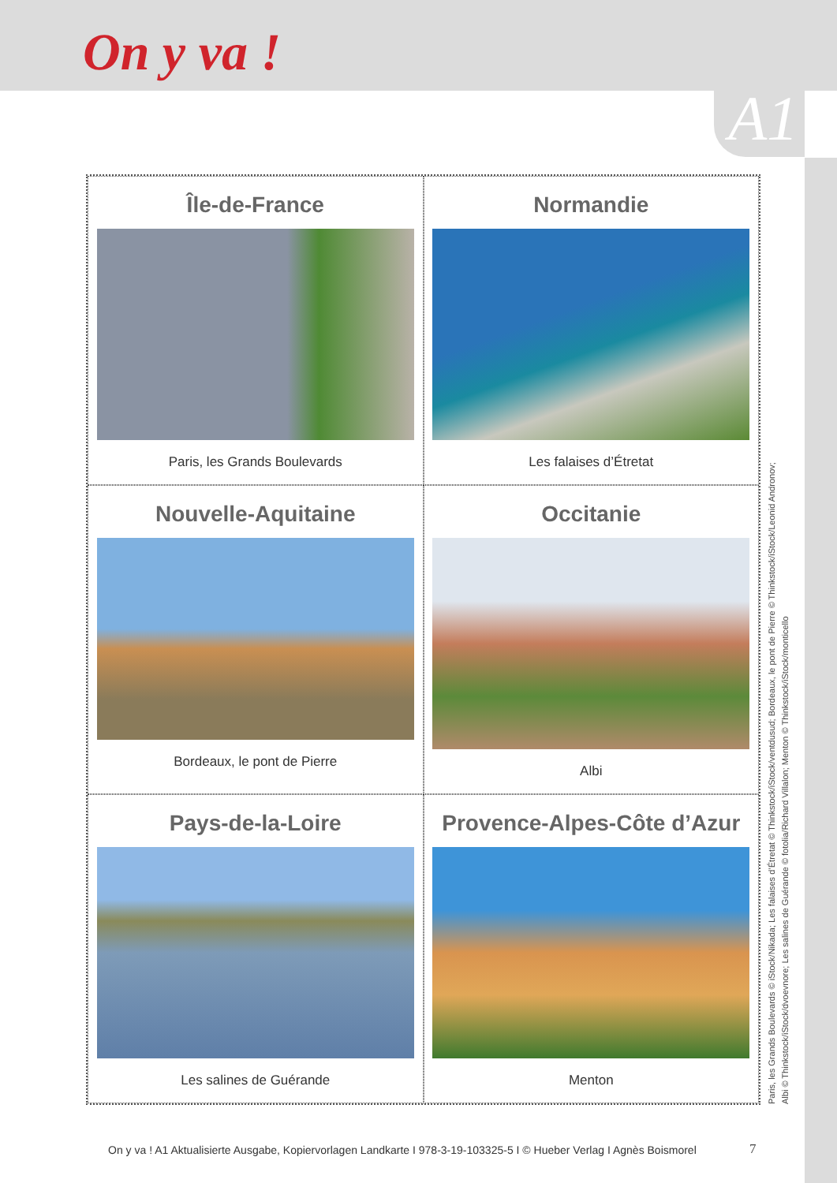On y va !
A1
Île-de-France
Paris, les Grands Boulevards
Normandie
Les falaises d’Étretat
Nouvelle-Aquitaine
Bordeaux, le pont de Pierre
Occitanie
Albi
Pays-de-la-Loire
Les salines de Guérande
Provence-Alpes-Côte d’Azur
Menton
Paris, les Grands Boulevards © iStock/Nikada; Les falaises d’Étretat © Thinkstock/iStock/ventdusud; Bordeaux, le pont de Pierre © Thinkstock/iStock/Leonid Andronov;
Albi © Thinkstock/iStock/dvoevnore; Les salines de Guérande © fotolia/Richard Villalon; Menton © Thinkstock/iStock/monticello
On y va ! A1 Aktualisierte Ausgabe, Kopiervorlagen Landkarte I 978-3-19-103325-5 I © Hueber Verlag I Agnès Boismorel
7